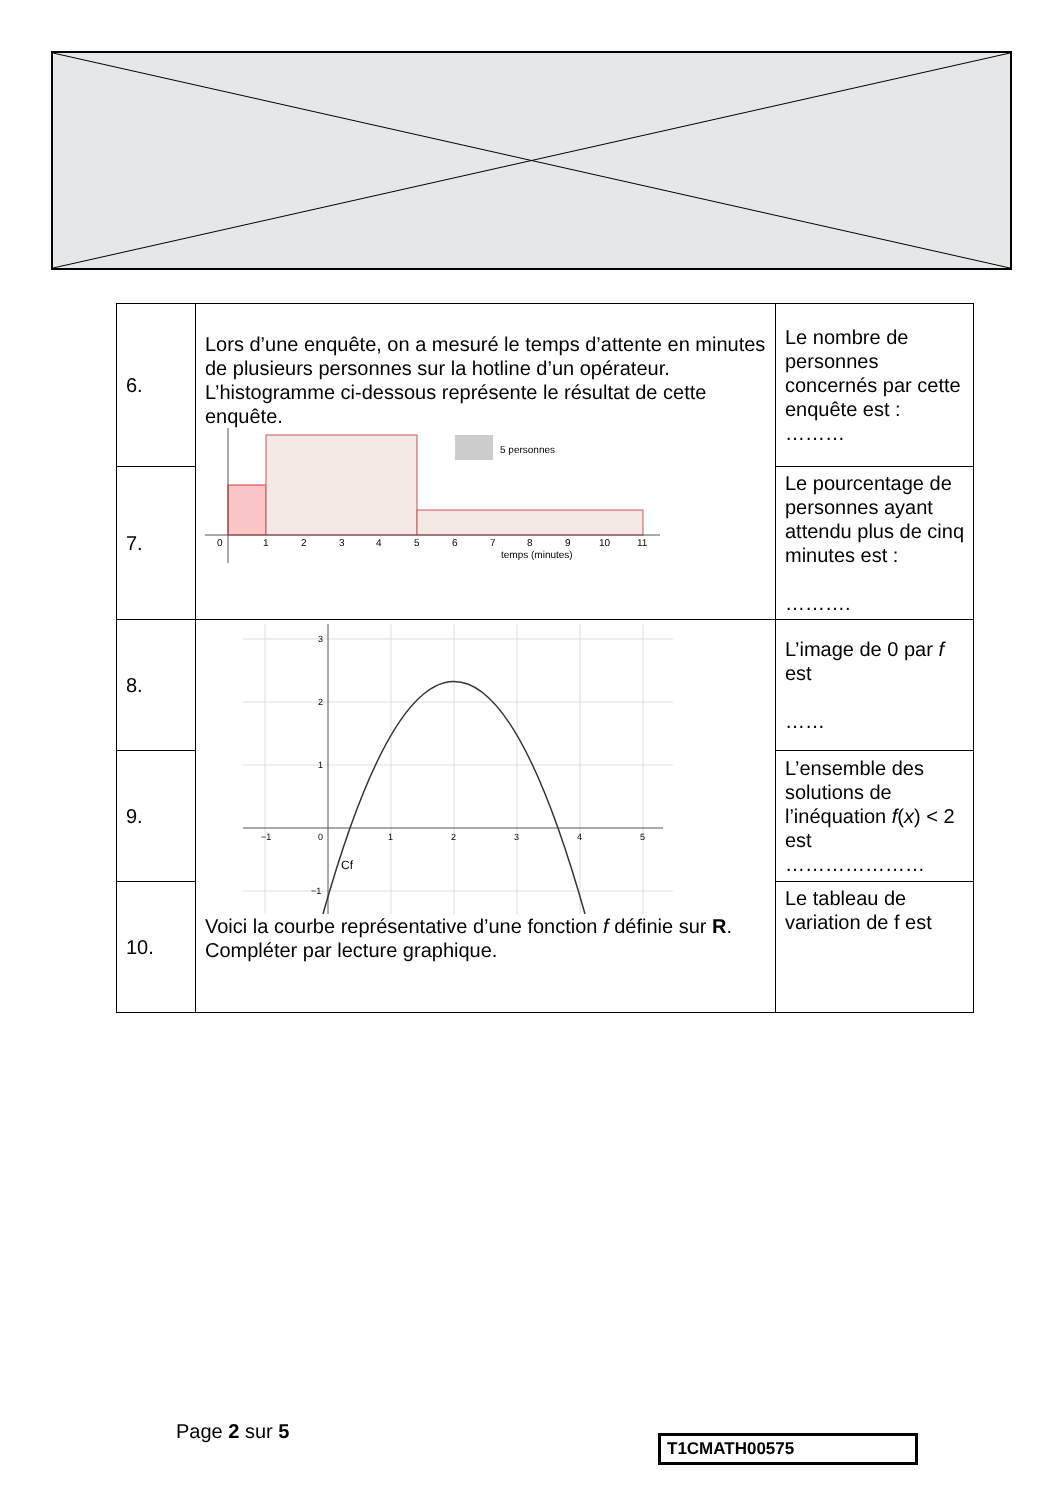| 6. | Lors d’une enquête, on a mesuré le temps d’attente en minutes de plusieurs personnes sur la hotline d’un opérateur. L’histogramme ci-dessous représente le résultat de cette enquête. 5 personnes 0 1 2 3 4 5 6 7 8 9 10 11 temps (minutes) | Le nombre de personnes concernés par cette enquête est : ……… |
| 7. | | Le pourcentage de personnes ayant attendu plus de cinq minutes est : ………. |
| 8. | −1 0 1 2 3 4 5 3 2 1 −1 Cf Voici la courbe représentative d’une fonction f définie sur R . Compléter par lecture graphique. | L’image de 0 par f est …… |
| 9. | | L’ensemble des solutions de l’inéquation f ( x ) < 2 est ………………… |
| 10. | | Le tableau de variation de f est |
Page 2 sur 5 T1CMATH00575